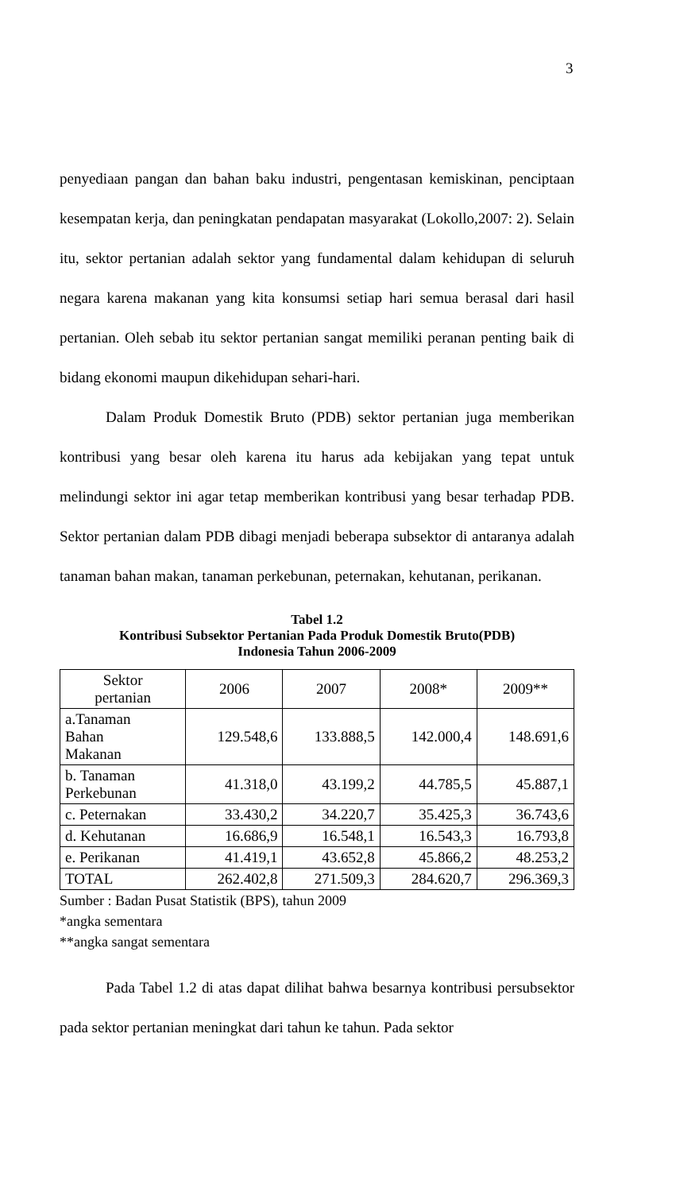3
penyediaan pangan dan bahan baku industri, pengentasan kemiskinan, penciptaan kesempatan kerja, dan peningkatan pendapatan masyarakat (Lokollo,2007: 2). Selain itu, sektor pertanian adalah sektor yang fundamental dalam kehidupan di seluruh negara karena makanan yang kita konsumsi setiap hari semua berasal dari hasil pertanian. Oleh sebab itu sektor pertanian sangat memiliki peranan penting baik di bidang ekonomi maupun dikehidupan sehari-hari.
Dalam Produk Domestik Bruto (PDB) sektor pertanian juga memberikan kontribusi yang besar oleh karena itu harus ada kebijakan yang tepat untuk melindungi sektor ini agar tetap memberikan kontribusi yang besar terhadap PDB. Sektor pertanian dalam PDB dibagi menjadi beberapa subsektor di antaranya adalah tanaman bahan makan, tanaman perkebunan, peternakan, kehutanan, perikanan.
Tabel 1.2
Kontribusi Subsektor Pertanian Pada Produk Domestik Bruto(PDB)
Indonesia Tahun 2006-2009
| Sektor pertanian | 2006 | 2007 | 2008* | 2009** |
| --- | --- | --- | --- | --- |
| a.Tanaman Bahan Makanan | 129.548,6 | 133.888,5 | 142.000,4 | 148.691,6 |
| b. Tanaman Perkebunan | 41.318,0 | 43.199,2 | 44.785,5 | 45.887,1 |
| c. Peternakan | 33.430,2 | 34.220,7 | 35.425,3 | 36.743,6 |
| d. Kehutanan | 16.686,9 | 16.548,1 | 16.543,3 | 16.793,8 |
| e. Perikanan | 41.419,1 | 43.652,8 | 45.866,2 | 48.253,2 |
| TOTAL | 262.402,8 | 271.509,3 | 284.620,7 | 296.369,3 |
Sumber : Badan Pusat Statistik (BPS), tahun 2009
*angka sementara
**angka sangat sementara
Pada Tabel 1.2 di atas dapat dilihat bahwa besarnya kontribusi persubsektor pada sektor pertanian meningkat dari tahun ke tahun. Pada sektor